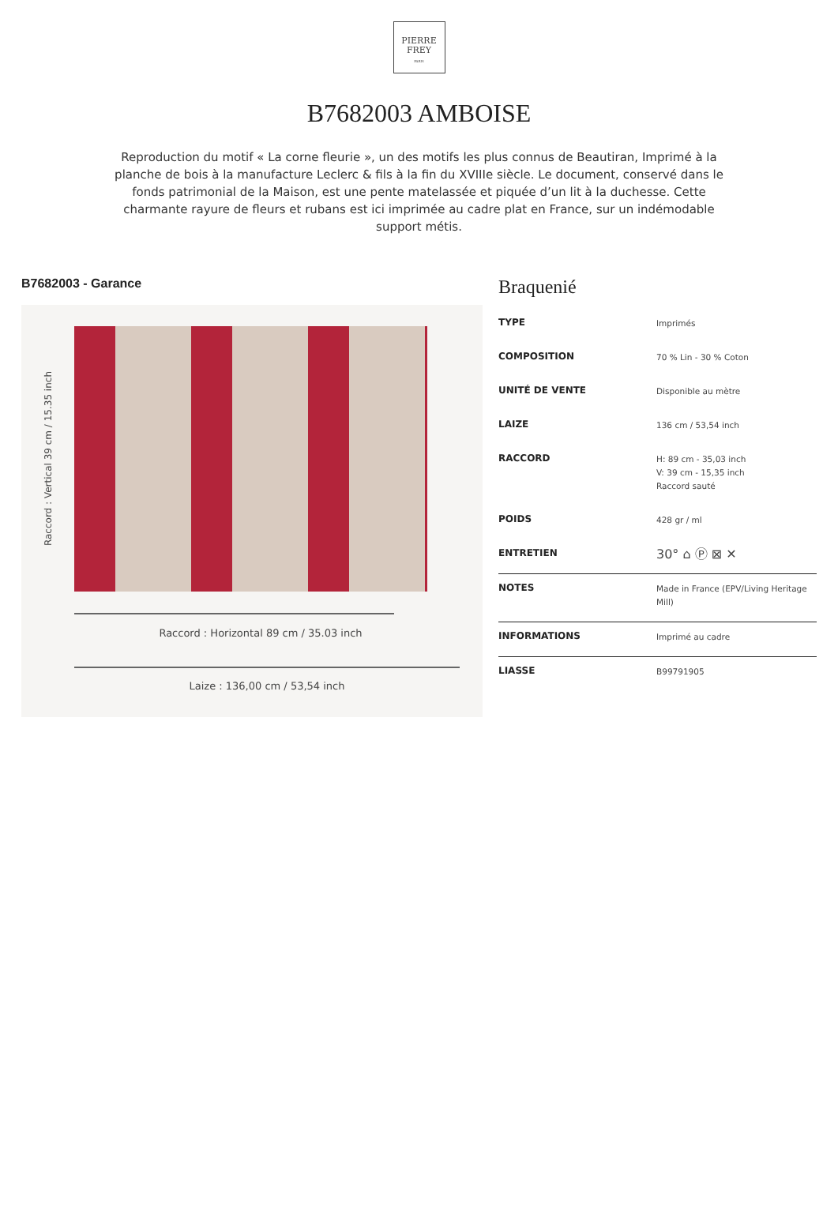PIERRE
FREY
PARIS
B7682003 AMBOISE
Reproduction du motif « La corne fleurie », un des motifs les plus connus de Beautiran, Imprimé à la planche de bois à la manufacture Leclerc & fils à la fin du XVIIIe siècle. Le document, conservé dans le fonds patrimonial de la Maison, est une pente matelassée et piquée d’un lit à la duchesse. Cette charmante rayure de fleurs et rubans est ici imprimée au cadre plat en France, sur un indémodable support métis.
B7682003 - Garance
Raccord : Vertical 39 cm / 15.35 inch
Raccord : Horizontal 89 cm / 35.03 inch
Laize : 136,00 cm / 53,54 inch
Braquenié
| TYPE | Imprimés |
| COMPOSITION | 70 % Lin - 30 % Coton |
| UNITÉ DE VENTE | Disponible au mètre |
| LAIZE | 136 cm / 53,54 inch |
| RACCORD | H: 89 cm - 35,03 inch V: 39 cm - 15,35 inch Raccord sauté |
| POIDS | 428 gr / ml |
| ENTRETIEN | 30° ⌂ Ⓟ ⊠ ✕ |
| NOTES | Made in France (EPV/Living Heritage Mill) |
| INFORMATIONS | Imprimé au cadre |
| LIASSE | B99791905 |